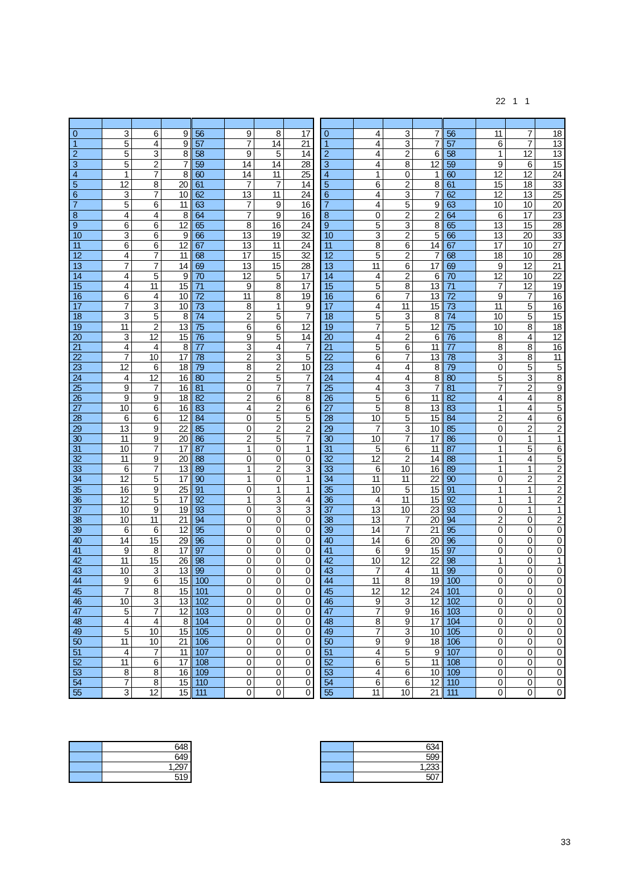22 1 1
| 0 | 3 | 6 | 9 | 56 | 9 | 8 | 17 |
| 1 | 5 | 4 | 9 | 57 | 7 | 14 | 21 |
| 2 | 5 | 3 | 8 | 58 | 9 | 5 | 14 |
| 3 | 5 | 2 | 7 | 59 | 14 | 14 | 28 |
| 4 | 1 | 7 | 8 | 60 | 14 | 11 | 25 |
| 5 | 12 | 8 | 20 | 61 | 7 | 7 | 14 |
| 6 | 3 | 7 | 10 | 62 | 13 | 11 | 24 |
| 7 | 5 | 6 | 11 | 63 | 7 | 9 | 16 |
| 8 | 4 | 4 | 8 | 64 | 7 | 9 | 16 |
| 9 | 6 | 6 | 12 | 65 | 8 | 16 | 24 |
| 10 | 3 | 6 | 9 | 66 | 13 | 19 | 32 |
| 11 | 6 | 6 | 12 | 67 | 13 | 11 | 24 |
| 12 | 4 | 7 | 11 | 68 | 17 | 15 | 32 |
| 13 | 7 | 7 | 14 | 69 | 13 | 15 | 28 |
| 14 | 4 | 5 | 9 | 70 | 12 | 5 | 17 |
| 15 | 4 | 11 | 15 | 71 | 9 | 8 | 17 |
| 16 | 6 | 4 | 10 | 72 | 11 | 8 | 19 |
| 17 | 7 | 3 | 10 | 73 | 8 | 1 | 9 |
| 18 | 3 | 5 | 8 | 74 | 2 | 5 | 7 |
| 19 | 11 | 2 | 13 | 75 | 6 | 6 | 12 |
| 20 | 3 | 12 | 15 | 76 | 9 | 5 | 14 |
| 21 | 4 | 4 | 8 | 77 | 3 | 4 | 7 |
| 22 | 7 | 10 | 17 | 78 | 2 | 3 | 5 |
| 23 | 12 | 6 | 18 | 79 | 8 | 2 | 10 |
| 24 | 4 | 12 | 16 | 80 | 2 | 5 | 7 |
| 25 | 9 | 7 | 16 | 81 | 0 | 7 | 7 |
| 26 | 9 | 9 | 18 | 82 | 2 | 6 | 8 |
| 27 | 10 | 6 | 16 | 83 | 4 | 2 | 6 |
| 28 | 6 | 6 | 12 | 84 | 0 | 5 | 5 |
| 29 | 13 | 9 | 22 | 85 | 0 | 2 | 2 |
| 30 | 11 | 9 | 20 | 86 | 2 | 5 | 7 |
| 31 | 10 | 7 | 17 | 87 | 1 | 0 | 1 |
| 32 | 11 | 9 | 20 | 88 | 0 | 0 | 0 |
| 33 | 6 | 7 | 13 | 89 | 1 | 2 | 3 |
| 34 | 12 | 5 | 17 | 90 | 1 | 0 | 1 |
| 35 | 16 | 9 | 25 | 91 | 0 | 1 | 1 |
| 36 | 12 | 5 | 17 | 92 | 1 | 3 | 4 |
| 37 | 10 | 9 | 19 | 93 | 0 | 3 | 3 |
| 38 | 10 | 11 | 21 | 94 | 0 | 0 | 0 |
| 39 | 6 | 6 | 12 | 95 | 0 | 0 | 0 |
| 40 | 14 | 15 | 29 | 96 | 0 | 0 | 0 |
| 41 | 9 | 8 | 17 | 97 | 0 | 0 | 0 |
| 42 | 11 | 15 | 26 | 98 | 0 | 0 | 0 |
| 43 | 10 | 3 | 13 | 99 | 0 | 0 | 0 |
| 44 | 9 | 6 | 15 | 100 | 0 | 0 | 0 |
| 45 | 7 | 8 | 15 | 101 | 0 | 0 | 0 |
| 46 | 10 | 3 | 13 | 102 | 0 | 0 | 0 |
| 47 | 5 | 7 | 12 | 103 | 0 | 0 | 0 |
| 48 | 4 | 4 | 8 | 104 | 0 | 0 | 0 |
| 49 | 5 | 10 | 15 | 105 | 0 | 0 | 0 |
| 50 | 11 | 10 | 21 | 106 | 0 | 0 | 0 |
| 51 | 4 | 7 | 11 | 107 | 0 | 0 | 0 |
| 52 | 11 | 6 | 17 | 108 | 0 | 0 | 0 |
| 53 | 8 | 8 | 16 | 109 | 0 | 0 | 0 |
| 54 | 7 | 8 | 15 | 110 | 0 | 0 | 0 |
| 55 | 3 | 12 | 15 | 111 | 0 | 0 | 0 |
| 0 | 4 | 3 | 7 | 56 | 11 | 7 | 18 |
| 1 | 4 | 3 | 7 | 57 | 6 | 7 | 13 |
| 2 | 4 | 2 | 6 | 58 | 1 | 12 | 13 |
| 3 | 4 | 8 | 12 | 59 | 9 | 6 | 15 |
| 4 | 1 | 0 | 1 | 60 | 12 | 12 | 24 |
| 5 | 6 | 2 | 8 | 61 | 15 | 18 | 33 |
| 6 | 4 | 3 | 7 | 62 | 12 | 13 | 25 |
| 7 | 4 | 5 | 9 | 63 | 10 | 10 | 20 |
| 8 | 0 | 2 | 2 | 64 | 6 | 17 | 23 |
| 9 | 5 | 3 | 8 | 65 | 13 | 15 | 28 |
| 10 | 3 | 2 | 5 | 66 | 13 | 20 | 33 |
| 11 | 8 | 6 | 14 | 67 | 17 | 10 | 27 |
| 12 | 5 | 2 | 7 | 68 | 18 | 10 | 28 |
| 13 | 11 | 6 | 17 | 69 | 9 | 12 | 21 |
| 14 | 4 | 2 | 6 | 70 | 12 | 10 | 22 |
| 15 | 5 | 8 | 13 | 71 | 7 | 12 | 19 |
| 16 | 6 | 7 | 13 | 72 | 9 | 7 | 16 |
| 17 | 4 | 11 | 15 | 73 | 11 | 5 | 16 |
| 18 | 5 | 3 | 8 | 74 | 10 | 5 | 15 |
| 19 | 7 | 5 | 12 | 75 | 10 | 8 | 18 |
| 20 | 4 | 2 | 6 | 76 | 8 | 4 | 12 |
| 21 | 5 | 6 | 11 | 77 | 8 | 8 | 16 |
| 22 | 6 | 7 | 13 | 78 | 3 | 8 | 11 |
| 23 | 4 | 4 | 8 | 79 | 0 | 5 | 5 |
| 24 | 4 | 4 | 8 | 80 | 5 | 3 | 8 |
| 25 | 4 | 3 | 7 | 81 | 7 | 2 | 9 |
| 26 | 5 | 6 | 11 | 82 | 4 | 4 | 8 |
| 27 | 5 | 8 | 13 | 83 | 1 | 4 | 5 |
| 28 | 10 | 5 | 15 | 84 | 2 | 4 | 6 |
| 29 | 7 | 3 | 10 | 85 | 0 | 2 | 2 |
| 30 | 10 | 7 | 17 | 86 | 0 | 1 | 1 |
| 31 | 5 | 6 | 11 | 87 | 1 | 5 | 6 |
| 32 | 12 | 2 | 14 | 88 | 1 | 4 | 5 |
| 33 | 6 | 10 | 16 | 89 | 1 | 1 | 2 |
| 34 | 11 | 11 | 22 | 90 | 0 | 2 | 2 |
| 35 | 10 | 5 | 15 | 91 | 1 | 1 | 2 |
| 36 | 4 | 11 | 15 | 92 | 1 | 1 | 2 |
| 37 | 13 | 10 | 23 | 93 | 0 | 1 | 1 |
| 38 | 13 | 7 | 20 | 94 | 2 | 0 | 2 |
| 39 | 14 | 7 | 21 | 95 | 0 | 0 | 0 |
| 40 | 14 | 6 | 20 | 96 | 0 | 0 | 0 |
| 41 | 6 | 9 | 15 | 97 | 0 | 0 | 0 |
| 42 | 10 | 12 | 22 | 98 | 1 | 0 | 1 |
| 43 | 7 | 4 | 11 | 99 | 0 | 0 | 0 |
| 44 | 11 | 8 | 19 | 100 | 0 | 0 | 0 |
| 45 | 12 | 12 | 24 | 101 | 0 | 0 | 0 |
| 46 | 9 | 3 | 12 | 102 | 0 | 0 | 0 |
| 47 | 7 | 9 | 16 | 103 | 0 | 0 | 0 |
| 48 | 8 | 9 | 17 | 104 | 0 | 0 | 0 |
| 49 | 7 | 3 | 10 | 105 | 0 | 0 | 0 |
| 50 | 9 | 9 | 18 | 106 | 0 | 0 | 0 |
| 51 | 4 | 5 | 9 | 107 | 0 | 0 | 0 |
| 52 | 6 | 5 | 11 | 108 | 0 | 0 | 0 |
| 53 | 4 | 6 | 10 | 109 | 0 | 0 | 0 |
| 54 | 6 | 6 | 12 | 110 | 0 | 0 | 0 |
| 55 | 11 | 10 | 21 | 111 | 0 | 0 | 0 |
| | 648 |
| | 649 |
| | 1,297 |
| | 519 |
| | 634 |
| | 599 |
| | 1,233 |
| | 507 |
33